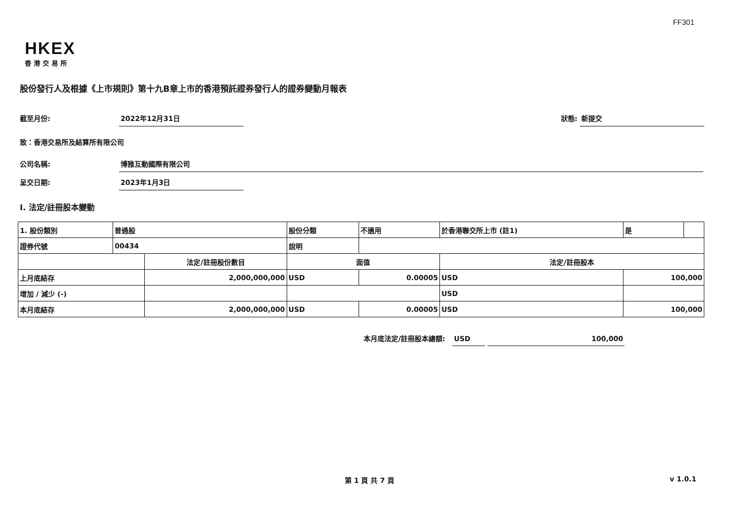FF301
HKEX
香港交易所
股份發行人及根據《上市規則》第十九B章上市的香港預託證券發行人的證券變動月報表
截至月份: 2022年12月31日 狀態: 新提交
致：香港交易所及結算所有限公司
公司名稱: 博雅互動國際有限公司
呈交日期: 2023年1月3日
I. 法定/註冊股本變動
| 1. 股份類別 | 普通股 | | 股份分類 | | 不適用 | 於香港聯交所上市 (註1) | | 是 | |
| 證券代號 | 00434 | | 說明 | | | | | | |
| | | 法定/註冊股份數目 | | 面值 | | 法定/註冊股本 | | | |
| 上月底結存 | | 2,000,000,000 | | USD | 0.00005 | USD | 100,000 | | |
| 增加 / 減少 (-) | | | | | | USD | | | |
| 本月底結存 | | 2,000,000,000 | | USD | 0.00005 | USD | 100,000 | | |
本月底法定/註冊股本總額: USD 100,000
第 1 頁 共 7 頁 v 1.0.1